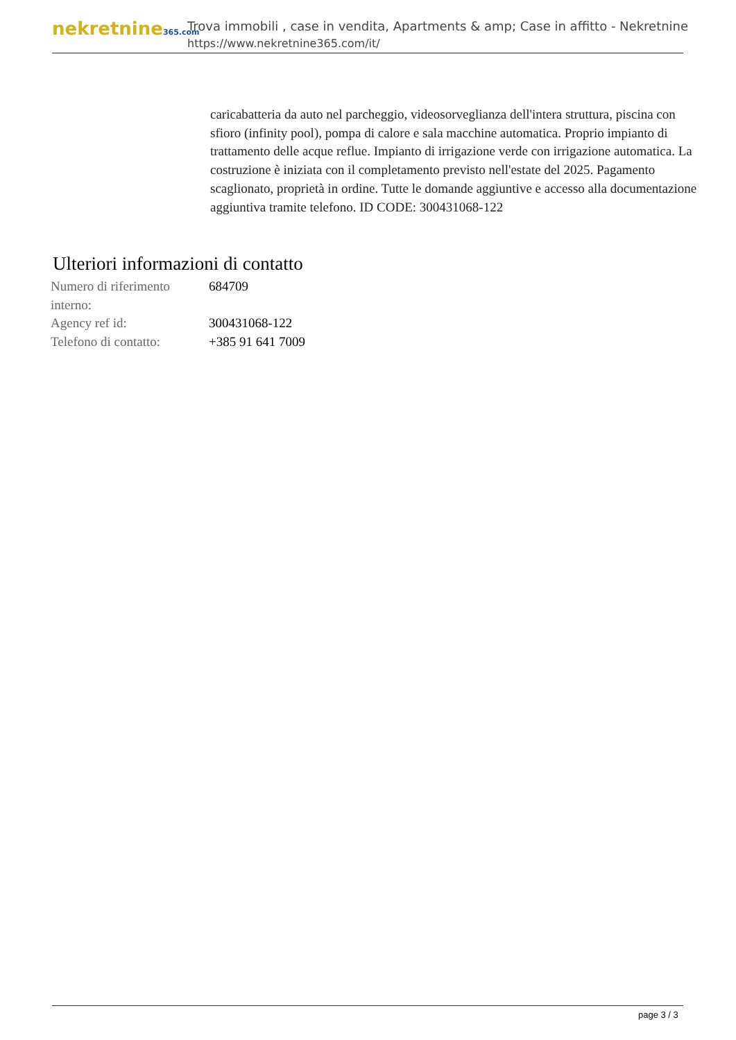nekretnine365.com
Trova immobili , case in vendita, Apartments & amp; Case in affitto - Nekretnine
https://www.nekretnine365.com/it/
caricabatteria da auto nel parcheggio, videosorveglianza dell'intera struttura, piscina con sfioro (infinity pool), pompa di calore e sala macchine automatica. Proprio impianto di trattamento delle acque reflue. Impianto di irrigazione verde con irrigazione automatica. La costruzione è iniziata con il completamento previsto nell'estate del 2025. Pagamento scaglionato, proprietà in ordine. Tutte le domande aggiuntive e accesso alla documentazione aggiuntiva tramite telefono. ID CODE: 300431068-122
Ulteriori informazioni di contatto
| Numero di riferimento interno: | 684709 |
| Agency ref id: | 300431068-122 |
| Telefono di contatto: | +385 91 641 7009 |
page 3 / 3